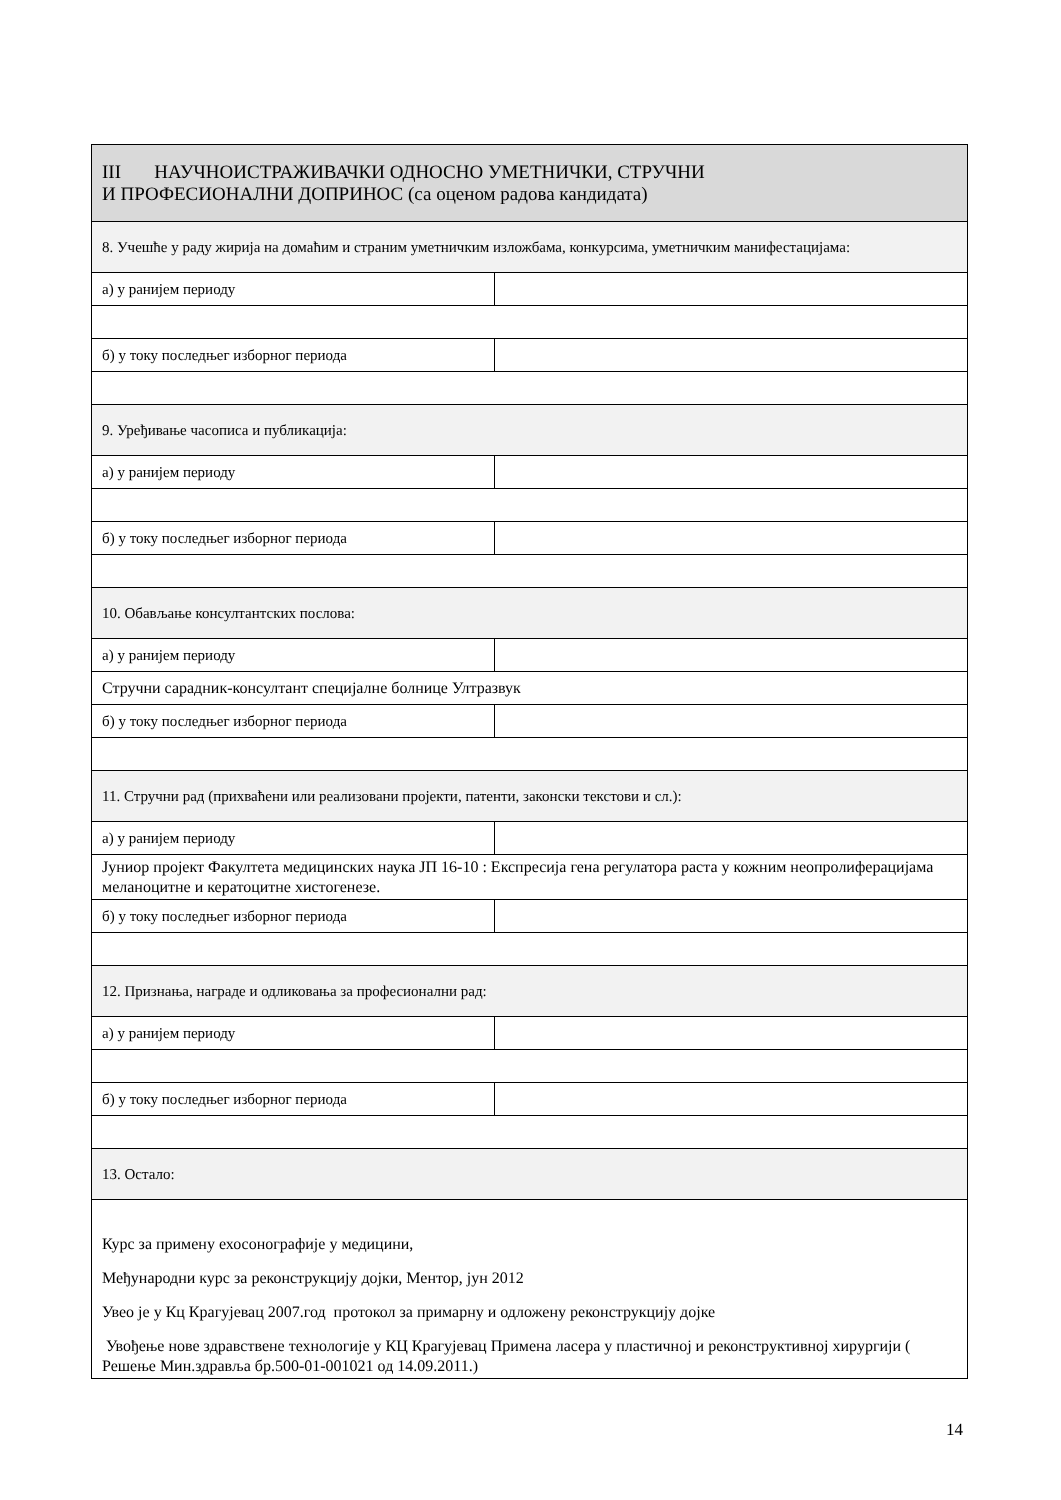| III НАУЧНОИСТРАЖИВАЧКИ ОДНОСНО УМЕТНИЧКИ, СТРУЧНИ И ПРОФЕСИОНАЛНИ ДОПРИНОС (са оценом радова кандидата) | |
| 8. Учешће у раду жирија на домаћим и страним уметничким изложбама, конкурсима, уметничким манифестацијама: | |
| а) у ранијем периоду | |
| б) у току последњег изборног периода | |
| 9. Уређивање часописа и публикација: | |
| а) у ранијем периоду | |
| б) у току последњег изборног периода | |
| 10. Обављање консултантских послова: | |
| а) у ранијем периоду | |
| Стручни сарадник-консултант специјалне болнице Ултразвук | |
| б) у току последњег изборног периода | |
| 11. Стручни рад (прихваћени или реализовани пројекти, патенти, законски текстови и сл.): | |
| а) у ранијем периоду | |
| Јуниор пројект Факултета медицинских наука ЈП 16-10 : Експресија гена регулатора раста у кожним неопролиферацијама меланоцитне и кератоцитне хистогенезе. | |
| б) у току последњег изборног периода | |
| 12. Признања, награде и одликовања за професионални рад: | |
| а) у ранијем периоду | |
| б) у току последњег изборног периода | |
| 13. Остало: | |
| Курс за примену ехосонографије у медицини, Међународни курс за реконструкцију дојки, Ментор, јун 2012 Увео је у Кц Крагујевац 2007.год протокол за примарну и одложену реконструкцију дојке Увођење нове здравствене технологије у КЦ Крагујевац Примена ласера у пластичној и реконструктивној хирургији ( Решење Мин.здравља бр.500-01-001021 од 14.09.2011.) | |
14